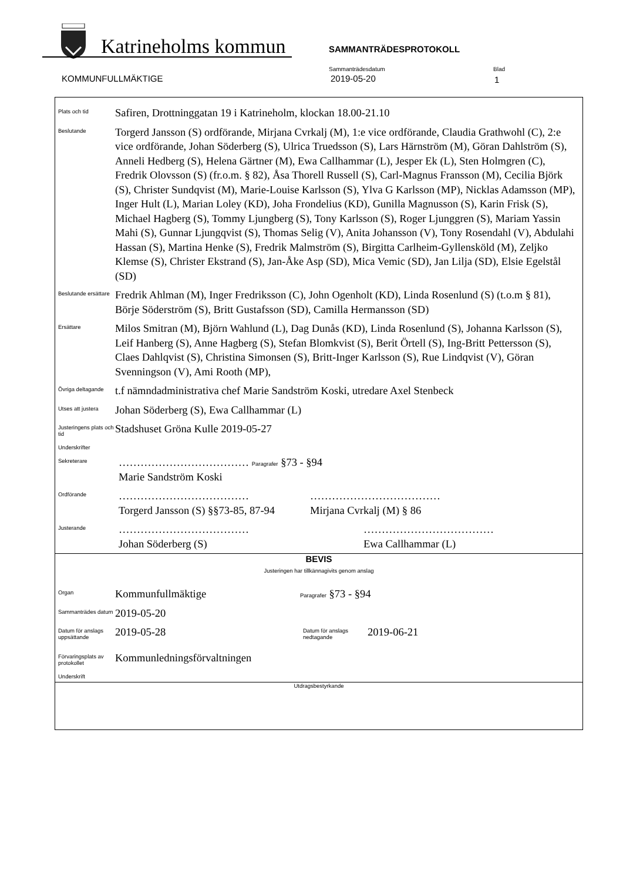Katrineholms kommun SAMMANTRÄDESPROTOKOLL
KOMMUNFULLMÄKTIGE
Sammanträdesdatum
2019-05-20
Blad
1
Plats och tid
Safiren, Drottninggatan 19 i Katrineholm, klockan 18.00-21.10
Beslutande
Torgerd Jansson (S) ordförande, Mirjana Cvrkalj (M), 1:e vice ordförande, Claudia Grathwohl (C), 2:e vice ordförande, Johan Söderberg (S), Ulrica Truedsson (S), Lars Härnström (M), Göran Dahlström (S), Anneli Hedberg (S), Helena Gärtner (M), Ewa Callhammar (L), Jesper Ek (L), Sten Holmgren (C), Fredrik Olovsson (S) (fr.o.m. § 82), Åsa Thorell Russell (S), Carl-Magnus Fransson (M), Cecilia Björk (S), Christer Sundqvist (M), Marie-Louise Karlsson (S), Ylva G Karlsson (MP), Nicklas Adamsson (MP), Inger Hult (L), Marian Loley (KD), Joha Frondelius (KD), Gunilla Magnusson (S), Karin Frisk (S), Michael Hagberg (S), Tommy Ljungberg (S), Tony Karlsson (S), Roger Ljunggren (S), Mariam Yassin Mahi (S), Gunnar Ljungqvist (S), Thomas Selig (V), Anita Johansson (V), Tony Rosendahl (V), Abdulahi Hassan (S), Martina Henke (S), Fredrik Malmström (S), Birgitta Carlheim-Gyllensköld (M), Zeljko Klemse (S), Christer Ekstrand (S), Jan-Åke Asp (SD), Mica Vemic (SD), Jan Lilja (SD), Elsie Egelstål (SD)
Beslutande ersättare
Fredrik Ahlman (M), Inger Fredriksson (C), John Ogenholt (KD), Linda Rosenlund (S) (t.o.m § 81), Börje Söderström (S), Britt Gustafsson (SD), Camilla Hermansson (SD)
Ersättare
Milos Smitran (M), Björn Wahlund (L), Dag Dunås (KD), Linda Rosenlund (S), Johanna Karlsson (S), Leif Hanberg (S), Anne Hagberg (S), Stefan Blomkvist (S), Berit Örtell (S), Ing-Britt Pettersson (S), Claes Dahlqvist (S), Christina Simonsen (S), Britt-Inger Karlsson (S), Rue Lindqvist (V), Göran Svenningson (V), Ami Rooth (MP),
Övriga deltagande
t.f nämndadministrativa chef Marie Sandström Koski, utredare Axel Stenbeck
Utses att justera
Johan Söderberg (S), Ewa Callhammar (L)
Justeringens plats och tid
Stadshuset Gröna Kulle 2019-05-27
Underskrifter
Sekreterare
……………………………… Paragrafer §73 - §94
Marie Sandström Koski
Ordförande
………………………………
Torgerd Jansson (S) §§73-85, 87-94
………………………………
Mirjana Cvrkalj (M) § 86
Justerande
………………………………
Johan Söderberg (S)
………………………………
Ewa Callhammar (L)
BEVIS
Justeringen har tillkännagivits genom anslag
Organ
Kommunfullmäktige
Paragrafer §73 - §94
Sammanträdes datum
2019-05-20
Datum för anslags uppsättande
2019-05-28
Datum för anslags nedtagande
2019-06-21
Förvaringsplats av protokollet
Kommunledningsförvaltningen
Underskrift
Utdragsbestyrkande